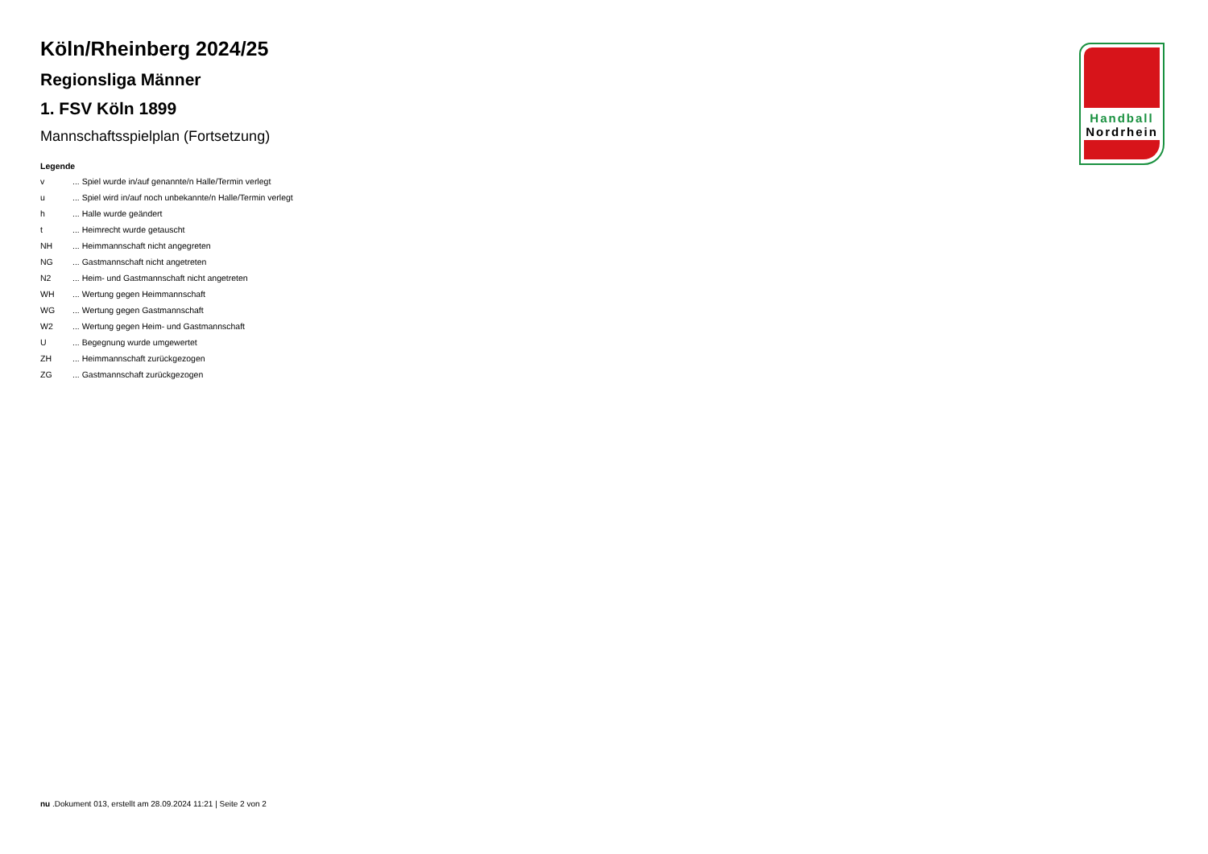Köln/Rheinberg 2024/25
Regionsliga Männer
1. FSV Köln 1899
Mannschaftsspielplan (Fortsetzung)
Legende
| v | ... Spiel wurde in/auf genannte/n Halle/Termin verlegt |
| u | ... Spiel wird in/auf noch unbekannte/n Halle/Termin verlegt |
| h | ... Halle wurde geändert |
| t | ... Heimrecht wurde getauscht |
| NH | ... Heimmannschaft nicht angegreten |
| NG | ... Gastmannschaft nicht angetreten |
| N2 | ... Heim- und Gastmannschaft nicht angetreten |
| WH | ... Wertung gegen Heimmannschaft |
| WG | ... Wertung gegen Gastmannschaft |
| W2 | ... Wertung gegen Heim- und Gastmannschaft |
| U | ... Begegnung wurde umgewertet |
| ZH | ... Heimmannschaft zurückgezogen |
| ZG | ... Gastmannschaft zurückgezogen |
Handball
Nordrhein
nu .Dokument 013, erstellt am 28.09.2024 11:21 | Seite 2 von 2